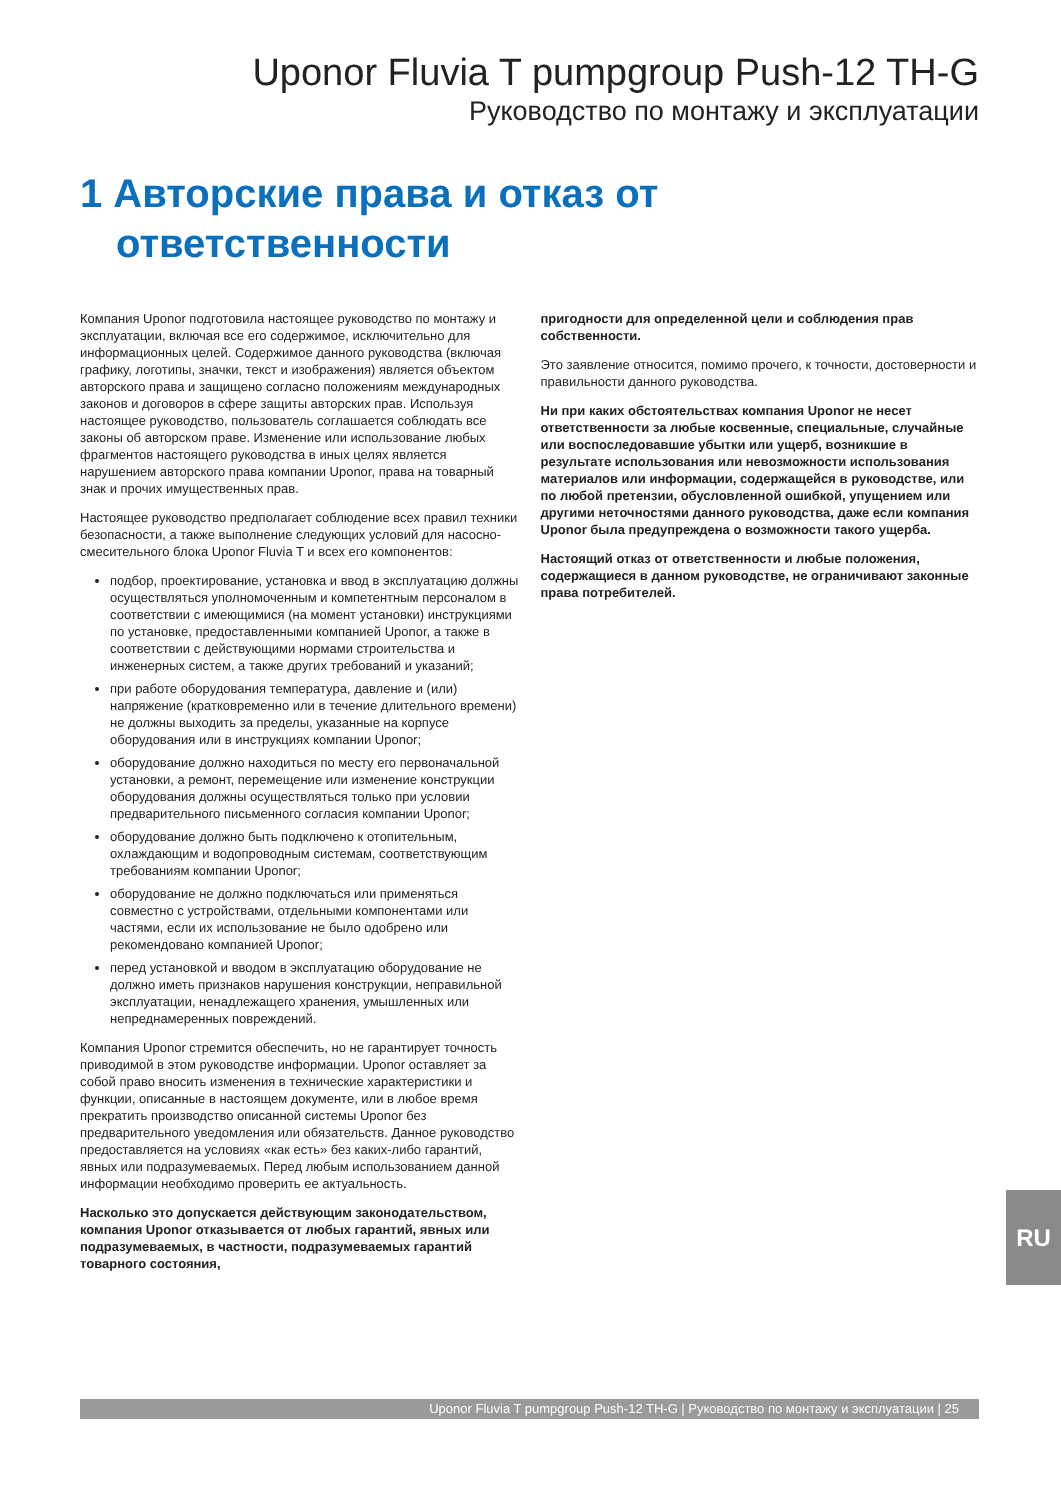Uponor Fluvia T pumpgroup Push-12 TH-G
Руководство по монтажу и эксплуатации
1 Авторские права и отказ от ответственности
Компания Uponor подготовила настоящее руководство по монтажу и эксплуатации, включая все его содержимое, исключительно для информационных целей. Содержимое данного руководства (включая графику, логотипы, значки, текст и изображения) является объектом авторского права и защищено согласно положениям международных законов и договоров в сфере защиты авторских прав. Используя настоящее руководство, пользователь соглашается соблюдать все законы об авторском праве. Изменение или использование любых фрагментов настоящего руководства в иных целях является нарушением авторского права компании Uponor, права на товарный знак и прочих имущественных прав.
Настоящее руководство предполагает соблюдение всех правил техники безопасности, а также выполнение следующих условий для насосно-смесительного блока Uponor Fluvia T и всех его компонентов:
подбор, проектирование, установка и ввод в эксплуатацию должны осуществляться уполномоченным и компетентным персоналом в соответствии с имеющимися (на момент установки) инструкциями по установке, предоставленными компанией Uponor, а также в соответствии с действующими нормами строительства и инженерных систем, а также других требований и указаний;
при работе оборудования температура, давление и (или) напряжение (кратковременно или в течение длительного времени) не должны выходить за пределы, указанные на корпусе оборудования или в инструкциях компании Uponor;
оборудование должно находиться по месту его первоначальной установки, а ремонт, перемещение или изменение конструкции оборудования должны осуществляться только при условии предварительного письменного согласия компании Uponor;
оборудование должно быть подключено к отопительным, охлаждающим и водопроводным системам, соответствующим требованиям компании Uponor;
оборудование не должно подключаться или применяться совместно с устройствами, отдельными компонентами или частями, если их использование не было одобрено или рекомендовано компанией Uponor;
перед установкой и вводом в эксплуатацию оборудование не должно иметь признаков нарушения конструкции, неправильной эксплуатации, ненадлежащего хранения, умышленных или непреднамеренных повреждений.
Компания Uponor стремится обеспечить, но не гарантирует точность приводимой в этом руководстве информации. Uponor оставляет за собой право вносить изменения в технические характеристики и функции, описанные в настоящем документе, или в любое время прекратить производство описанной системы Uponor без предварительного уведомления или обязательств. Данное руководство предоставляется на условиях «как есть» без каких-либо гарантий, явных или подразумеваемых. Перед любым использованием данной информации необходимо проверить ее актуальность.
Насколько это допускается действующим законодательством, компания Uponor отказывается от любых гарантий, явных или подразумеваемых, в частности, подразумеваемых гарантий товарного состояния,
пригодности для определенной цели и соблюдения прав собственности.
Это заявление относится, помимо прочего, к точности, достоверности и правильности данного руководства.
Ни при каких обстоятельствах компания Uponor не несет ответственности за любые косвенные, специальные, случайные или воспоследовавшие убытки или ущерб, возникшие в результате использования или невозможности использования материалов или информации, содержащейся в руководстве, или по любой претензии, обусловленной ошибкой, упущением или другими неточностями данного руководства, даже если компания Uponor была предупреждена о возможности такого ущерба.
Настоящий отказ от ответственности и любые положения, содержащиеся в данном руководстве, не ограничивают законные права потребителей.
RU
Uponor Fluvia T pumpgroup Push-12 TH-G | Руководство по монтажу и эксплуатации | 25